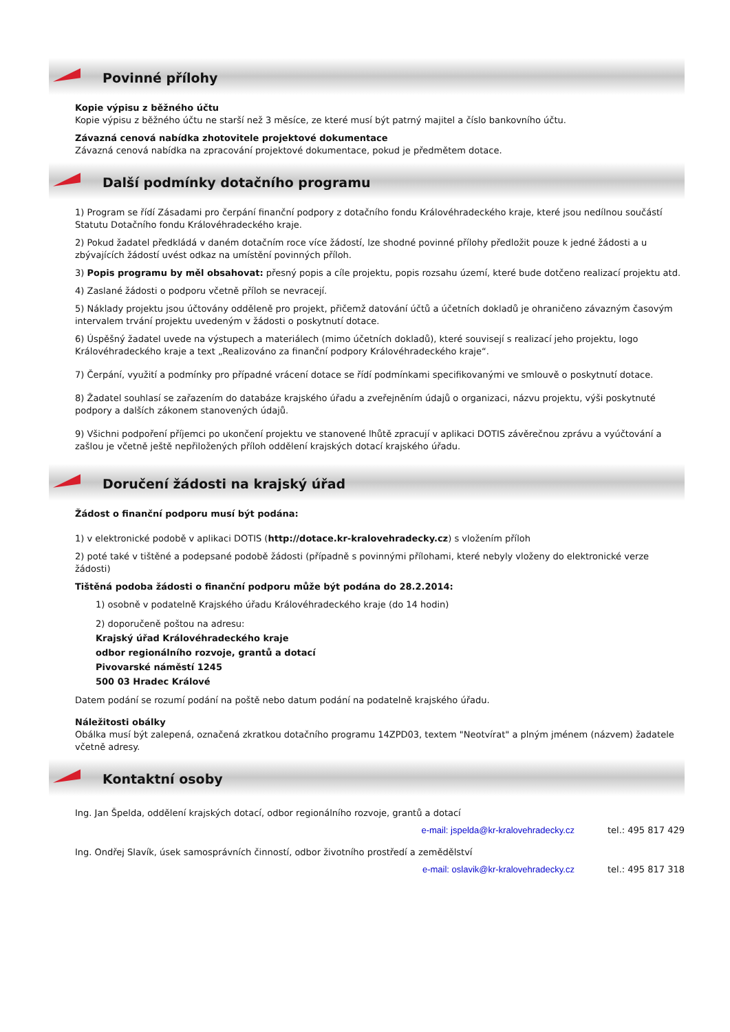Povinné přílohy
Kopie výpisu z běžného účtu
Kopie výpisu z běžného účtu ne starší než 3 měsíce, ze které musí být patrný majitel a číslo bankovního účtu.
Závazná cenová nabídka zhotovitele projektové dokumentace
Závazná cenová nabídka na zpracování projektové dokumentace, pokud je předmětem dotace.
Další podmínky dotačního programu
1) Program se řídí Zásadami pro čerpání finanční podpory z dotačního fondu Královéhradeckého kraje, které jsou nedílnou součástí Statutu Dotačního fondu Královéhradeckého kraje.
2) Pokud žadatel předkládá v daném dotačním roce více žádostí, lze shodné povinné přílohy předložit pouze k jedné žádosti a u zbývajících žádostí uvést odkaz na umístění povinných příloh.
3) Popis programu by měl obsahovat: přesný popis a cíle projektu, popis rozsahu území, které bude dotčeno realizací projektu atd.
4) Zaslané žádosti o podporu včetně příloh se nevracejí.
5) Náklady projektu jsou účtovány odděleně pro projekt, přičemž datování účtů a účetních dokladů je ohraničeno závazným časovým intervalem trvání projektu uvedeným v žádosti o poskytnutí dotace.
6) Úspěšný žadatel uvede na výstupech a materiálech (mimo účetních dokladů), které souvisejí s realizací jeho projektu, logo Královéhradeckého kraje a text „Realizováno za finanční podpory Královéhradeckého kraje“.
7) Čerpání, využití a podmínky pro případné vrácení dotace se řídí podmínkami specifikovanými ve smlouvě o poskytnutí dotace.
8) Žadatel souhlasí se zařazením do databáze krajského úřadu a zveřejněním údajů o organizaci, názvu projektu, výši poskytnuté podpory a dalších zákonem stanovených údajů.
9) Všichni podpoření příjemci po ukončení projektu ve stanovené lhůtě zpracují v aplikaci DOTIS závěrečnou zprávu a vyúčtování a zašlou je včetně ještě nepřiložených příloh oddělení krajských dotací krajského úřadu.
Doručení žádosti na krajský úřad
Žádost o finanční podporu musí být podána:
1) v elektronické podobě v aplikaci DOTIS (http://dotace.kr-kralovehradecky.cz) s vložením příloh
2) poté také v tištěné a podepsané podobě žádosti (případně s povinnými přílohami, které nebyly vloženy do elektronické verze žádosti)
Tištěná podoba žádosti o finanční podporu může být podána do 28.2.2014:
1) osobně v podatelně Krajského úřadu Královéhradeckého kraje (do 14 hodin)
2) doporučeně poštou na adresu:
Krajský úřad Královéhradeckého kraje
odbor regionálního rozvoje, grantů a dotací
Pivovarské náměstí 1245
500 03 Hradec Králové
Datem podání se rozumí podání na poště nebo datum podání na podatelně krajského úřadu.
Náležitosti obálky
Obálka musí být zalepená, označená zkratkou dotačního programu 14ZPD03, textem "Neotvírat" a plným jménem (názvem) žadatele včetně adresy.
Kontaktní osoby
Ing. Jan Špelda, oddělení krajských dotací, odbor regionálního rozvoje, grantů a dotací
e-mail: jspelda@kr-kralovehradecky.cz tel.: 495 817 429
Ing. Ondřej Slavík, úsek samosprávních činností, odbor životního prostředí a zemědělství
e-mail: oslavik@kr-kralovehradecky.cz tel.: 495 817 318